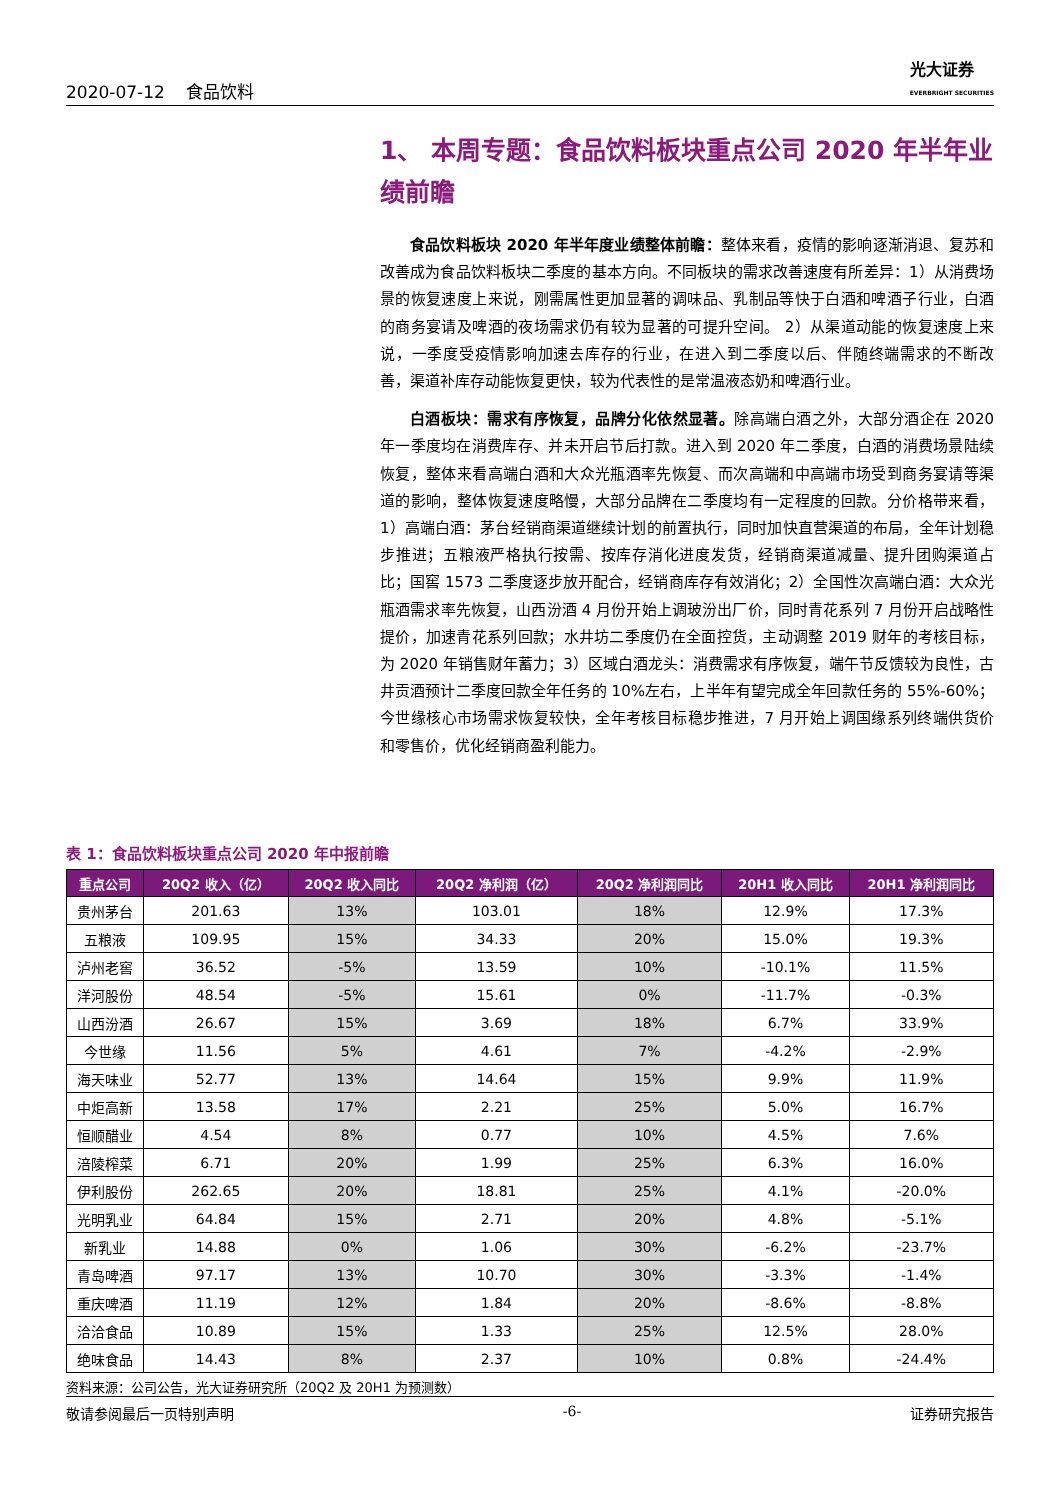2020-07-12 食品饮料 光大证券
EVERBRIGHT SECURITIES
1、 本周专题：食品饮料板块重点公司 2020 年半年业绩前瞻
食品饮料板块 2020 年半年度业绩整体前瞻：整体来看，疫情的影响逐渐消退、复苏和改善成为食品饮料板块二季度的基本方向。不同板块的需求改善速度有所差异：1）从消费场景的恢复速度上来说，刚需属性更加显著的调味品、乳制品等快于白酒和啤酒子行业，白酒的商务宴请及啤酒的夜场需求仍有较为显著的可提升空间。 2）从渠道动能的恢复速度上来说，一季度受疫情影响加速去库存的行业，在进入到二季度以后、伴随终端需求的不断改善，渠道补库存动能恢复更快，较为代表性的是常温液态奶和啤酒行业。
白酒板块：需求有序恢复，品牌分化依然显著。除高端白酒之外，大部分酒企在 2020 年一季度均在消费库存、并未开启节后打款。进入到 2020 年二季度，白酒的消费场景陆续恢复，整体来看高端白酒和大众光瓶酒率先恢复、而次高端和中高端市场受到商务宴请等渠道的影响，整体恢复速度略慢，大部分品牌在二季度均有一定程度的回款。分价格带来看，1）高端白酒：茅台经销商渠道继续计划的前置执行，同时加快直营渠道的布局，全年计划稳步推进；五粮液严格执行按需、按库存消化进度发货，经销商渠道减量、提升团购渠道占比；国窖 1573 二季度逐步放开配合，经销商库存有效消化；2）全国性次高端白酒：大众光瓶酒需求率先恢复，山西汾酒 4 月份开始上调玻汾出厂价，同时青花系列 7 月份开启战略性提价，加速青花系列回款；水井坊二季度仍在全面控货，主动调整 2019 财年的考核目标，为 2020 年销售财年蓄力；3）区域白酒龙头：消费需求有序恢复，端午节反馈较为良性，古井贡酒预计二季度回款全年任务的 10%左右，上半年有望完成全年回款任务的 55%-60%；今世缘核心市场需求恢复较快，全年考核目标稳步推进，7 月开始上调国缘系列终端供货价和零售价，优化经销商盈利能力。
表 1：食品饮料板块重点公司 2020 年中报前瞻
| 重点公司 | 20Q2 收入（亿） | 20Q2 收入同比 | 20Q2 净利润（亿） | 20Q2 净利润同比 | 20H1 收入同比 | 20H1 净利润同比 |
| --- | --- | --- | --- | --- | --- | --- |
| 贵州茅台 | 201.63 | 13% | 103.01 | 18% | 12.9% | 17.3% |
| 五粮液 | 109.95 | 15% | 34.33 | 20% | 15.0% | 19.3% |
| 泸州老窖 | 36.52 | -5% | 13.59 | 10% | -10.1% | 11.5% |
| 洋河股份 | 48.54 | -5% | 15.61 | 0% | -11.7% | -0.3% |
| 山西汾酒 | 26.67 | 15% | 3.69 | 18% | 6.7% | 33.9% |
| 今世缘 | 11.56 | 5% | 4.61 | 7% | -4.2% | -2.9% |
| 海天味业 | 52.77 | 13% | 14.64 | 15% | 9.9% | 11.9% |
| 中炬高新 | 13.58 | 17% | 2.21 | 25% | 5.0% | 16.7% |
| 恒顺醋业 | 4.54 | 8% | 0.77 | 10% | 4.5% | 7.6% |
| 涪陵榨菜 | 6.71 | 20% | 1.99 | 25% | 6.3% | 16.0% |
| 伊利股份 | 262.65 | 20% | 18.81 | 25% | 4.1% | -20.0% |
| 光明乳业 | 64.84 | 15% | 2.71 | 20% | 4.8% | -5.1% |
| 新乳业 | 14.88 | 0% | 1.06 | 30% | -6.2% | -23.7% |
| 青岛啤酒 | 97.17 | 13% | 10.70 | 30% | -3.3% | -1.4% |
| 重庆啤酒 | 11.19 | 12% | 1.84 | 20% | -8.6% | -8.8% |
| 洽洽食品 | 10.89 | 15% | 1.33 | 25% | 12.5% | 28.0% |
| 绝味食品 | 14.43 | 8% | 2.37 | 10% | 0.8% | -24.4% |
资料来源：公司公告，光大证券研究所（20Q2 及 20H1 为预测数）
敬请参阅最后一页特别声明 -6- 证券研究报告